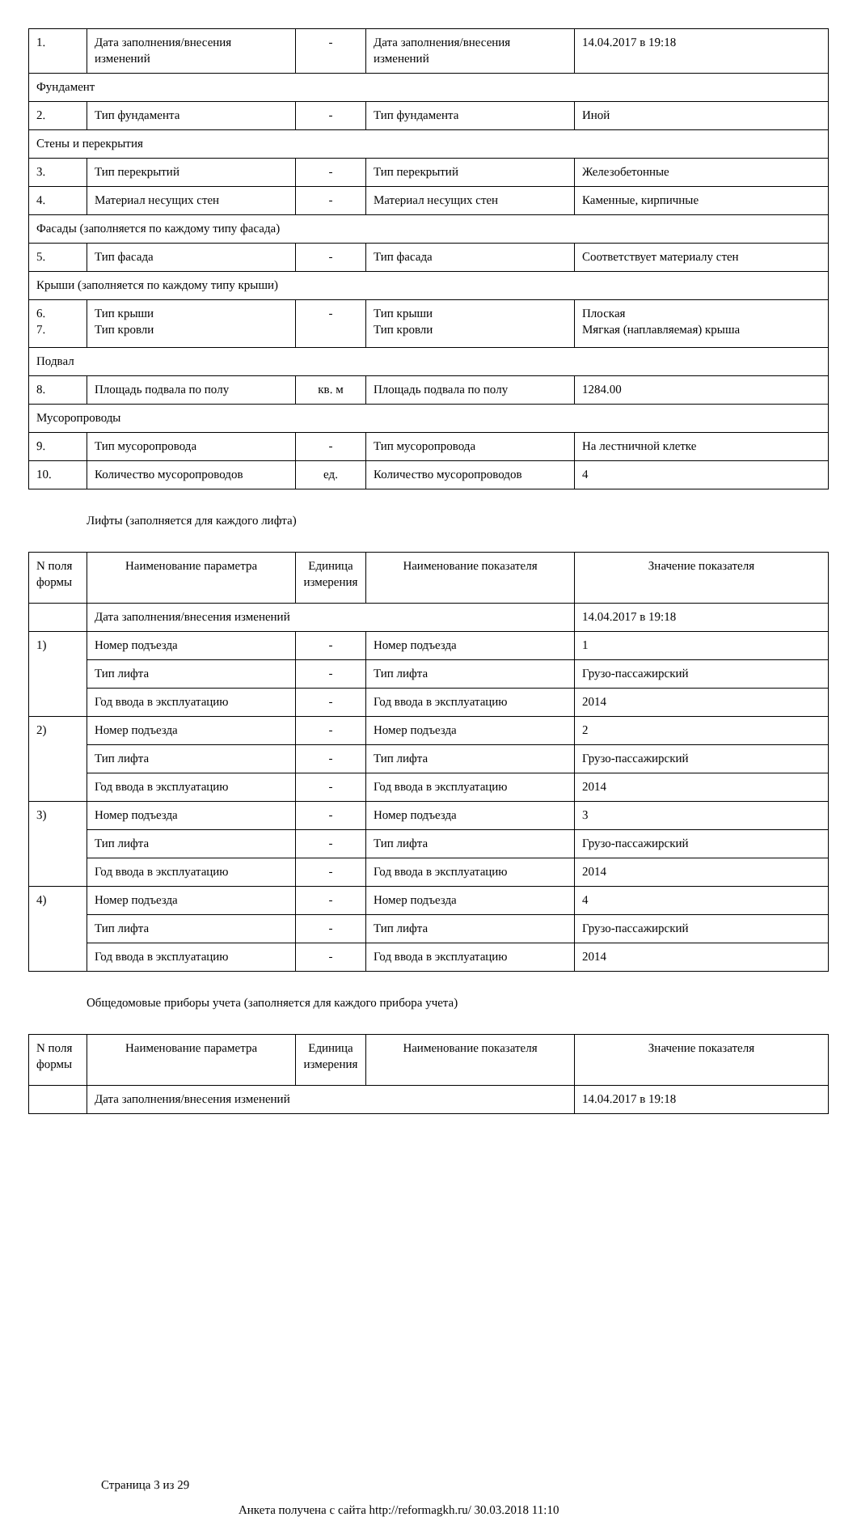| 1. | Дата заполнения/внесения изменений | - | Дата заполнения/внесения изменений | 14.04.2017 в 19:18 |
| Фундамент | | | | |
| 2. | Тип фундамента | - | Тип фундамента | Иной |
| Стены и перекрытия | | | | |
| 3. | Тип перекрытий | - | Тип перекрытий | Железобетонные |
| 4. | Материал несущих стен | - | Материал несущих стен | Каменные, кирпичные |
| Фасады (заполняется по каждому типу фасада) | | | | |
| 5. | Тип фасада | - | Тип фасада | Соответствует материалу стен |
| Крыши (заполняется по каждому типу крыши) | | | | |
| 6. 7. | Тип крыши Тип кровли | - | Тип крыши Тип кровли | Плоская Мягкая (наплавляемая) крыша |
| Подвал | | | | |
| 8. | Площадь подвала по полу | кв. м | Площадь подвала по полу | 1284.00 |
| Мусоропроводы | | | | |
| 9. | Тип мусоропровода | - | Тип мусоропровода | На лестничной клетке |
| 10. | Количество мусоропроводов | ед. | Количество мусоропроводов | 4 |
Лифты (заполняется для каждого лифта)
| N поля формы | Наименование параметра | Единица измерения | Наименование показателя | Значение показателя |
| --- | --- | --- | --- | --- |
| | Дата заполнения/внесения изменений | | | 14.04.2017 в 19:18 |
| 1) | Номер подъезда | - | Номер подъезда | 1 |
| | Тип лифта | - | Тип лифта | Грузо-пассажирский |
| | Год ввода в эксплуатацию | - | Год ввода в эксплуатацию | 2014 |
| 2) | Номер подъезда | - | Номер подъезда | 2 |
| | Тип лифта | - | Тип лифта | Грузо-пассажирский |
| | Год ввода в эксплуатацию | - | Год ввода в эксплуатацию | 2014 |
| 3) | Номер подъезда | - | Номер подъезда | 3 |
| | Тип лифта | - | Тип лифта | Грузо-пассажирский |
| | Год ввода в эксплуатацию | - | Год ввода в эксплуатацию | 2014 |
| 4) | Номер подъезда | - | Номер подъезда | 4 |
| | Тип лифта | - | Тип лифта | Грузо-пассажирский |
| | Год ввода в эксплуатацию | - | Год ввода в эксплуатацию | 2014 |
Общедомовые приборы учета (заполняется для каждого прибора учета)
| N поля формы | Наименование параметра | Единица измерения | Наименование показателя | Значение показателя |
| --- | --- | --- | --- | --- |
| | Дата заполнения/внесения изменений | | | 14.04.2017 в 19:18 |
Страница 3 из 29
Анкета получена с сайта http://reformagkh.ru/ 30.03.2018 11:10